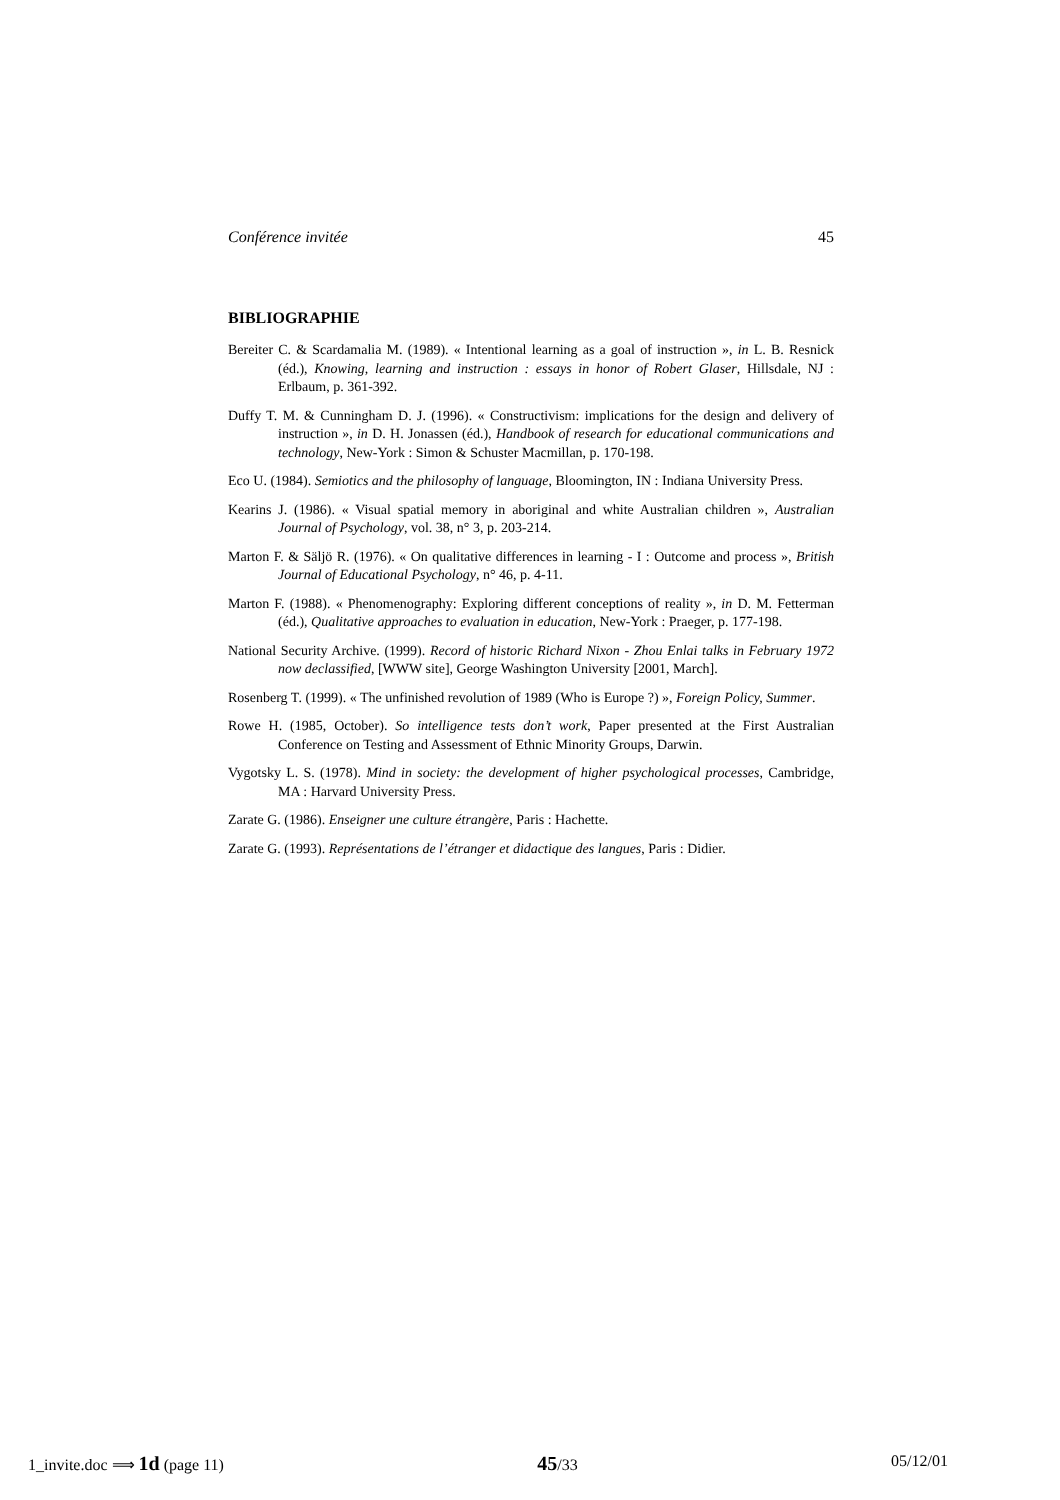Conférence invitée 45
BIBLIOGRAPHIE
Bereiter C. & Scardamalia M. (1989). « Intentional learning as a goal of instruction », in L. B. Resnick (éd.), Knowing, learning and instruction : essays in honor of Robert Glaser, Hillsdale, NJ : Erlbaum, p. 361-392.
Duffy T. M. & Cunningham D. J. (1996). « Constructivism: implications for the design and delivery of instruction », in D. H. Jonassen (éd.), Handbook of research for educational communications and technology, New-York : Simon & Schuster Macmillan, p. 170-198.
Eco U. (1984). Semiotics and the philosophy of language, Bloomington, IN : Indiana University Press.
Kearins J. (1986). « Visual spatial memory in aboriginal and white Australian children », Australian Journal of Psychology, vol. 38, n° 3, p. 203-214.
Marton F. & Säljö R. (1976). « On qualitative differences in learning - I : Outcome and process », British Journal of Educational Psychology, n° 46, p. 4-11.
Marton F. (1988). « Phenomenography: Exploring different conceptions of reality », in D. M. Fetterman (éd.), Qualitative approaches to evaluation in education, New-York : Praeger, p. 177-198.
National Security Archive. (1999). Record of historic Richard Nixon - Zhou Enlai talks in February 1972 now declassified, [WWW site], George Washington University [2001, March].
Rosenberg T. (1999). « The unfinished revolution of 1989 (Who is Europe ?) », Foreign Policy, Summer.
Rowe H. (1985, October). So intelligence tests don’t work, Paper presented at the First Australian Conference on Testing and Assessment of Ethnic Minority Groups, Darwin.
Vygotsky L. S. (1978). Mind in society: the development of higher psychological processes, Cambridge, MA : Harvard University Press.
Zarate G. (1986). Enseigner une culture étrangère, Paris : Hachette.
Zarate G. (1993). Représentations de l’étranger et didactique des langues, Paris : Didier.
1_invite.doc ⟹ 1d (page 11) 45/33 05/12/01